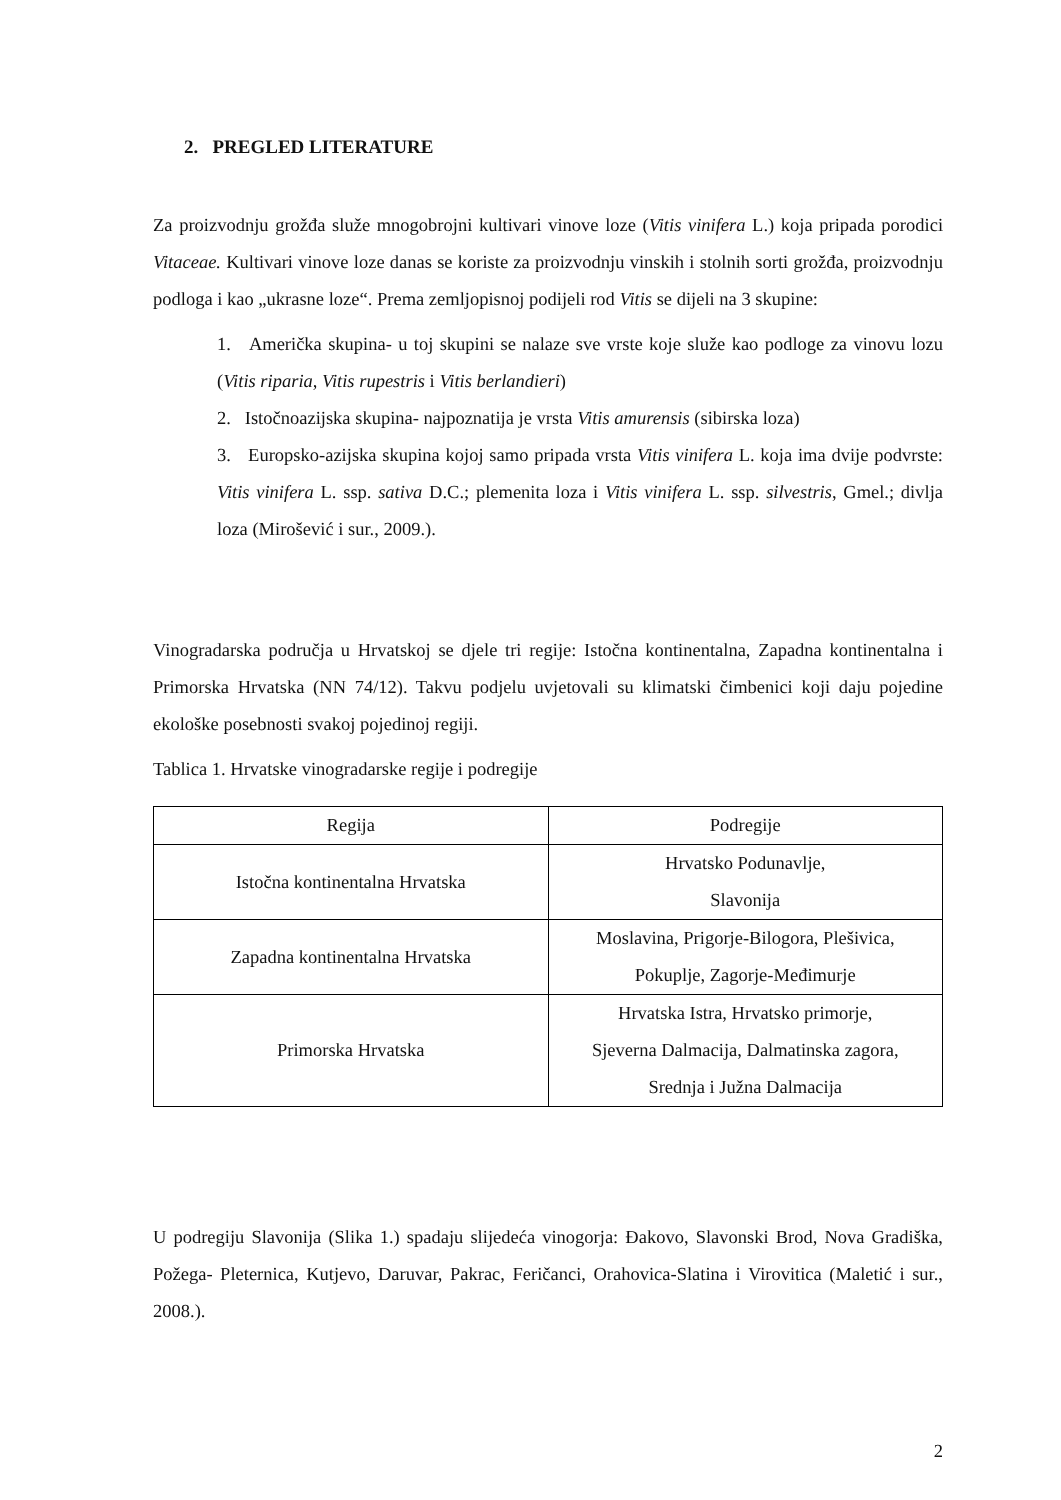2. PREGLED LITERATURE
Za proizvodnju grožđa služe mnogobrojni kultivari vinove loze (Vitis vinifera L.) koja pripada porodici Vitaceae. Kultivari vinove loze danas se koriste za proizvodnju vinskih i stolnih sorti grožđa, proizvodnju podloga i kao „ukrasne loze“. Prema zemljopisnoj podijeli rod Vitis se dijeli na 3 skupine:
1. Američka skupina- u toj skupini se nalaze sve vrste koje služe kao podloge za vinovu lozu (Vitis riparia, Vitis rupestris i Vitis berlandieri)
2. Istočnoazijska skupina- najpoznatija je vrsta Vitis amurensis (sibirska loza)
3. Europsko-azijska skupina kojoj samo pripada vrsta Vitis vinifera L. koja ima dvije podvrste: Vitis vinifera L. ssp. sativa D.C.; plemenita loza i Vitis vinifera L. ssp. silvestris, Gmel.; divlja loza (Mirošević i sur., 2009.).
Vinogradarska područja u Hrvatskoj se djele tri regije: Istočna kontinentalna, Zapadna kontinentalna i Primorska Hrvatska (NN 74/12). Takvu podjelu uvjetovali su klimatski čimbenici koji daju pojedine ekološke posebnosti svakoj pojedinoj regiji.
Tablica 1. Hrvatske vinogradarske regije i podregije
| Regija | Podregije |
| Istočna kontinentalna Hrvatska | Hrvatsko Podunavlje, Slavonija |
| Zapadna kontinentalna Hrvatska | Moslavina, Prigorje-Bilogora, Plešivica, Pokuplje, Zagorje-Međimurje |
| Primorska Hrvatska | Hrvatska Istra, Hrvatsko primorje, Sjeverna Dalmacija, Dalmatinska zagora, Srednja i Južna Dalmacija |
U podregiju Slavonija (Slika 1.) spadaju slijedeća vinogorja: Đakovo, Slavonski Brod, Nova Gradiška, Požega- Pleternica, Kutjevo, Daruvar, Pakrac, Feričanci, Orahovica-Slatina i Virovitica (Maletić i sur., 2008.).
2